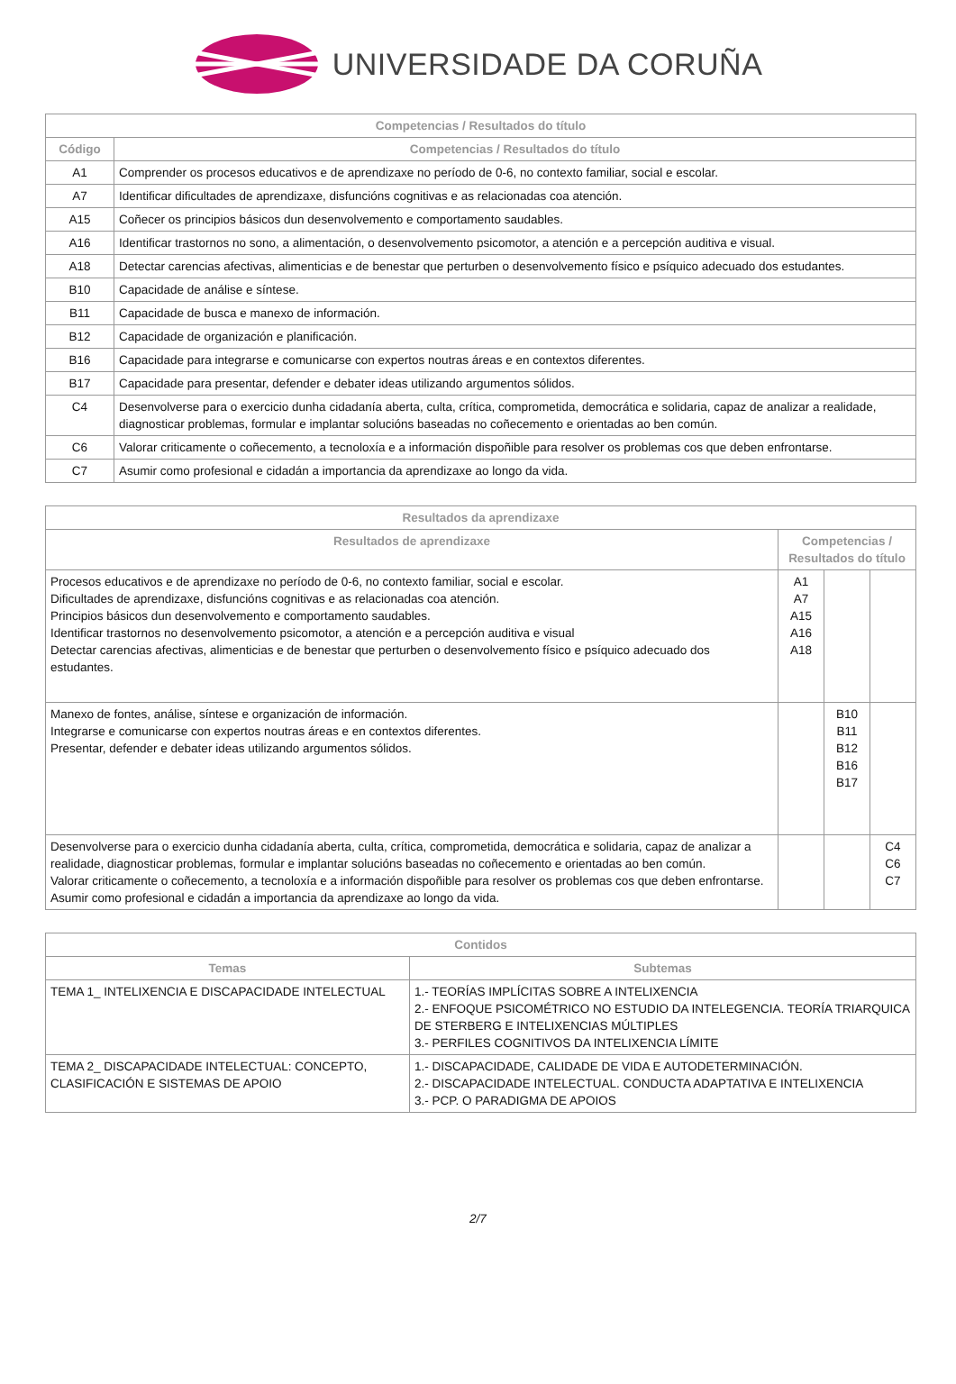UNIVERSIDADE DA CORUÑA
| Competencias / Resultados do título | |
| --- | --- |
| Código | Competencias / Resultados do título |
| A1 | Comprender os procesos educativos e de aprendizaxe no período de 0-6, no contexto familiar, social e escolar. |
| A7 | Identificar dificultades de aprendizaxe, disfuncións cognitivas e as relacionadas coa atención. |
| A15 | Coñecer os principios básicos dun desenvolvemento e comportamento saudables. |
| A16 | Identificar trastornos no sono, a alimentación, o desenvolvemento psicomotor, a atención e a percepción auditiva e visual. |
| A18 | Detectar carencias afectivas, alimenticias e de benestar que perturben o desenvolvemento físico e psíquico adecuado dos estudantes. |
| B10 | Capacidade de análise e síntese. |
| B11 | Capacidade de busca e manexo de información. |
| B12 | Capacidade de organización e planificación. |
| B16 | Capacidade para integrarse e comunicarse con expertos noutras áreas e en contextos diferentes. |
| B17 | Capacidade para presentar, defender e debater ideas utilizando argumentos sólidos. |
| C4 | Desenvolverse para o exercicio dunha cidadanía aberta, culta, crítica, comprometida, democrática e solidaria, capaz de analizar a realidade, diagnosticar problemas, formular e implantar solucións baseadas no coñecemento e orientadas ao ben común. |
| C6 | Valorar criticamente o coñecemento, a tecnoloxía e a información dispoñible para resolver os problemas cos que deben enfrontarse. |
| C7 | Asumir como profesional e cidadán a importancia da aprendizaxe ao longo da vida. |
| Resultados da aprendizaxe | | | |
| --- | --- | --- | --- |
| Resultados de aprendizaxe | Competencias / Resultados do título | | |
| Procesos educativos e de aprendizaxe no período de 0-6, no contexto familiar, social e escolar. Dificultades de aprendizaxe, disfuncións cognitivas e as relacionadas coa atención. Principios básicos dun desenvolvemento e comportamento saudables. Identificar trastornos no desenvolvemento psicomotor, a atención e a percepción auditiva e visual Detectar carencias afectivas, alimenticias e de benestar que perturben o desenvolvemento físico e psíquico adecuado dos estudantes. | A1 A7 A15 A16 A18 | | |
| Manexo de fontes, análise, síntese e organización de información. Integrarse e comunicarse con expertos noutras áreas e en contextos diferentes. Presentar, defender e debater ideas utilizando argumentos sólidos. | | B10 B11 B12 B16 B17 | |
| Desenvolverse para o exercicio dunha cidadanía aberta, culta, crítica, comprometida, democrática e solidaria, capaz de analizar a realidade, diagnosticar problemas, formular e implantar solucións baseadas no coñecemento e orientadas ao ben común. Valorar criticamente o coñecemento, a tecnoloxía e a información dispoñible para resolver os problemas cos que deben enfrontarse. Asumir como profesional e cidadán a importancia da aprendizaxe ao longo da vida. | | | C4 C6 C7 |
| Contidos | |
| --- | --- |
| Temas | Subtemas |
| TEMA 1_ INTELIXENCIA E DISCAPACIDADE INTELECTUAL | 1.- TEORÍAS IMPLÍCITAS SOBRE A INTELIXENCIA 2.- ENFOQUE PSICOMÉTRICO NO ESTUDIO DA INTELEGENCIA. TEORÍA TRIARQUICA DE STERBERG E INTELIXENCIAS MÚLTIPLES 3.- PERFILES COGNITIVOS DA INTELIXENCIA LÍMITE |
| TEMA 2_ DISCAPACIDADE INTELECTUAL: CONCEPTO, CLASIFICACIÓN E SISTEMAS DE APOIO | 1.- DISCAPACIDADE, CALIDADE DE VIDA E AUTODETERMINACIÓN. 2.- DISCAPACIDADE INTELECTUAL. CONDUCTA ADAPTATIVA E INTELIXENCIA 3.- PCP. O PARADIGMA DE APOIOS |
2/7